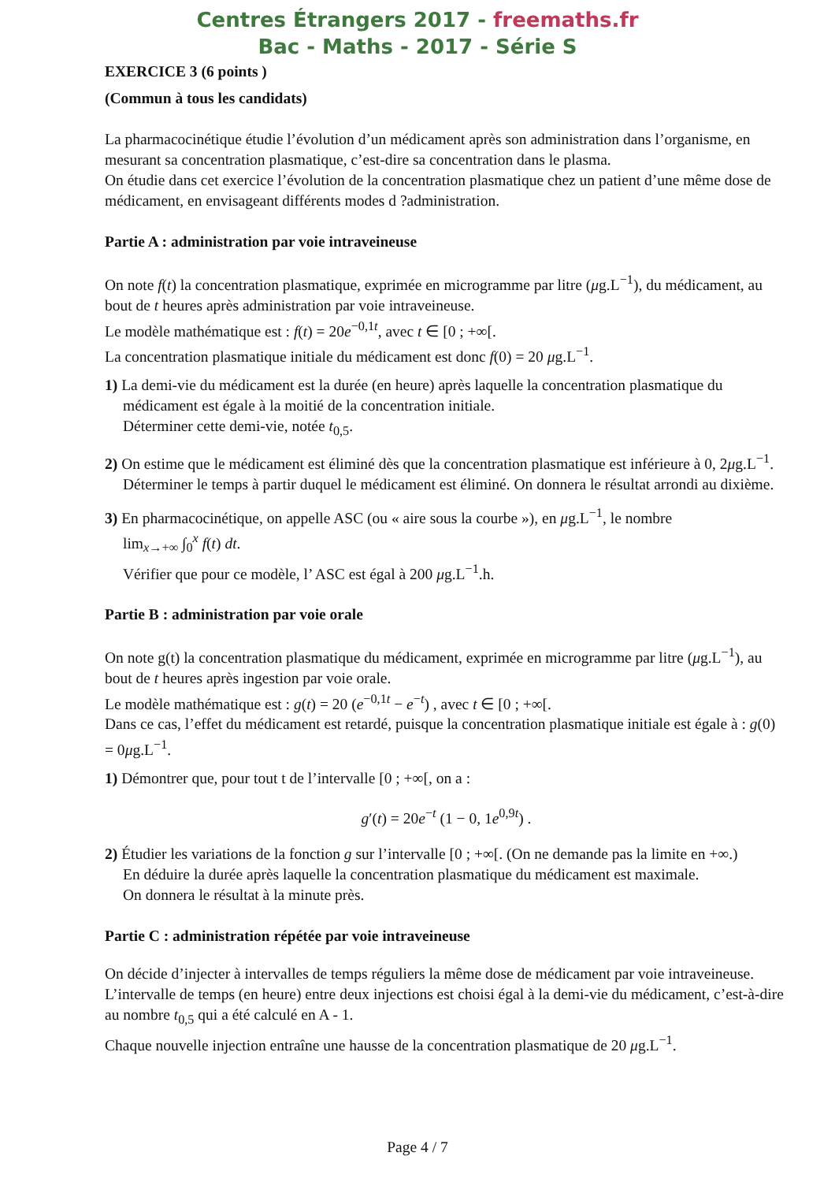Centres Étrangers 2017 - freemaths.fr
Bac - Maths - 2017 - Série S
EXERCICE 3 (6 points )
(Commun à tous les candidats)
La pharmacocinétique étudie l’évolution d’un médicament après son administration dans l’organisme, en mesurant sa concentration plasmatique, c’est-dire sa concentration dans le plasma.
On étudie dans cet exercice l’évolution de la concentration plasmatique chez un patient d’une même dose de médicament, en envisageant différents modes d ?administration.
Partie A : administration par voie intraveineuse
On note f(t) la concentration plasmatique, exprimée en microgramme par litre (μg.L<sup>−1</sup>), du médicament, au bout de t heures après administration par voie intraveineuse.
Le modèle mathématique est : f(t) = 20e<sup>−0,1t</sup>, avec t ∈ [0 ; +∞[.
La concentration plasmatique initiale du médicament est donc f(0) = 20 μg.L<sup>−1</sup>.
1) La demi-vie du médicament est la durée (en heure) après laquelle la concentration plasmatique du médicament est égale à la moitié de la concentration initiale.
Déterminer cette demi-vie, notée t<sub>0,5</sub>.
2) On estime que le médicament est éliminé dès que la concentration plasmatique est inférieure à 0, 2μg.L<sup>−1</sup>.
Déterminer le temps à partir duquel le médicament est éliminé. On donnera le résultat arrondi au dixième.
3) En pharmacocinétique, on appelle ASC (ou « aire sous la courbe »), en μg.L<sup>−1</sup>, le nombre
lim<sub>x→+∞</sub> ∫<sub>0</sub><sup>x</sup> f(t) dt.
Vérifier que pour ce modèle, l’ ASC est égal à 200 μg.L<sup>−1</sup>.h.
Partie B : administration par voie orale
On note g(t) la concentration plasmatique du médicament, exprimée en microgramme par litre (μg.L<sup>−1</sup>), au bout de t heures après ingestion par voie orale.
Le modèle mathématique est : g(t) = 20 (e<sup>−0,1t</sup> − e<sup>−t</sup>) , avec t ∈ [0 ; +∞[.
Dans ce cas, l’effet du médicament est retardé, puisque la concentration plasmatique initiale est égale à : g(0) = 0μg.L<sup>−1</sup>.
1) Démontrer que, pour tout t de l’intervalle [0 ; +∞[, on a :
g′(t) = 20e<sup>−t</sup> (1 − 0, 1e<sup>0,9t</sup>) .
2) Étudier les variations de la fonction g sur l’intervalle [0 ; +∞[. (On ne demande pas la limite en +∞.)
En déduire la durée après laquelle la concentration plasmatique du médicament est maximale.
On donnera le résultat à la minute près.
Partie C : administration répétée par voie intraveineuse
On décide d’injecter à intervalles de temps réguliers la même dose de médicament par voie intraveineuse. L’intervalle de temps (en heure) entre deux injections est choisi égal à la demi-vie du médicament, c’est-à-dire au nombre t<sub>0,5</sub> qui a été calculé en A - 1.
Chaque nouvelle injection entraîne une hausse de la concentration plasmatique de 20 μg.L<sup>−1</sup>.
Page 4 / 7